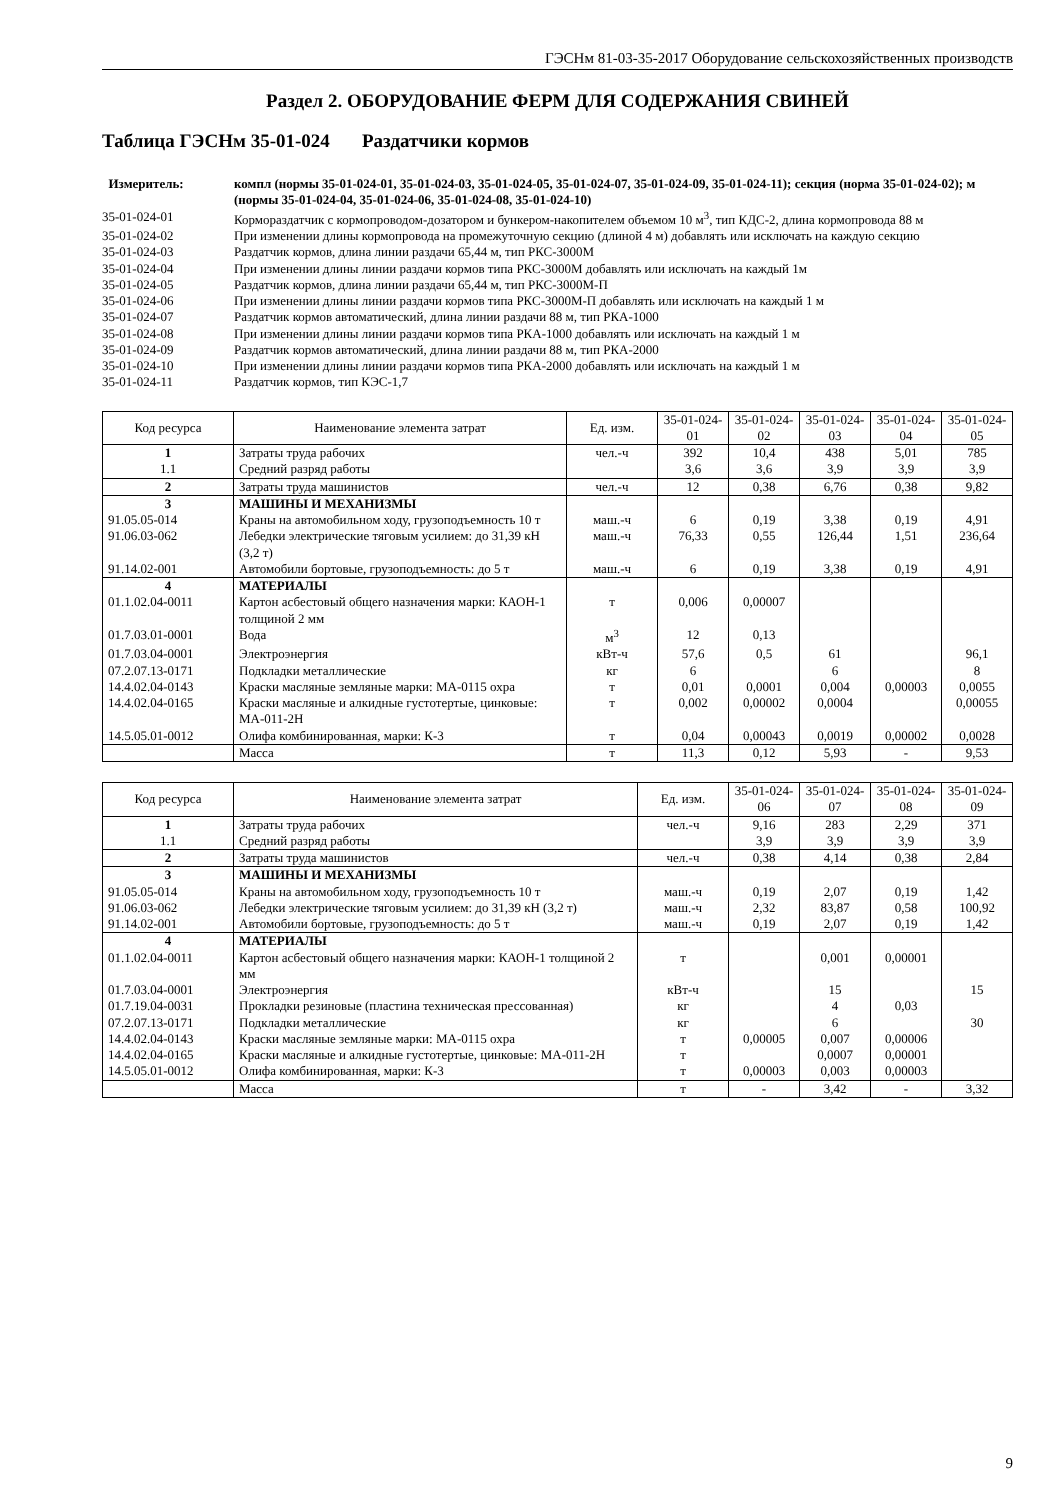ГЭСНм 81-03-35-2017 Оборудование сельскохозяйственных производств
Раздел 2. ОБОРУДОВАНИЕ ФЕРМ ДЛЯ СОДЕРЖАНИЯ СВИНЕЙ
Таблица ГЭСНм 35-01-024
Раздатчики кормов
Измеритель:
компл (нормы 35-01-024-01, 35-01-024-03, 35-01-024-05, 35-01-024-07, 35-01-024-09, 35-01-024-11); секция (норма 35-01-024-02); м (нормы 35-01-024-04, 35-01-024-06, 35-01-024-08, 35-01-024-10)
35-01-024-01
Кормораздатчик с кормопроводом-дозатором и бункером-накопителем объемом 10 м<sup>3</sup>, тип КДС-2, длина кормопровода 88 м
35-01-024-02
При изменении длины кормопровода на промежуточную секцию (длиной 4 м) добавлять или исключать на каждую секцию
35-01-024-03
Раздатчик кормов, длина линии раздачи 65,44 м, тип РКС-3000М
35-01-024-04
При изменении длины линии раздачи кормов типа РКС-3000М добавлять или исключать на каждый 1м
35-01-024-05
Раздатчик кормов, длина линии раздачи 65,44 м, тип РКС-3000М-П
35-01-024-06
При изменении длины линии раздачи кормов типа РКС-3000М-П добавлять или исключать на каждый 1 м
35-01-024-07
Раздатчик кормов автоматический, длина линии раздачи 88 м, тип РКА-1000
35-01-024-08
При изменении длины линии раздачи кормов типа РКА-1000 добавлять или исключать на каждый 1 м
35-01-024-09
Раздатчик кормов автоматический, длина линии раздачи 88 м, тип РКА-2000
35-01-024-10
При изменении длины линии раздачи кормов типа РКА-2000 добавлять или исключать на каждый 1 м
35-01-024-11
Раздатчик кормов, тип КЭС-1,7
| Код ресурса | Наименование элемента затрат | Ед. изм. | 35-01-024-01 | 35-01-024-02 | 35-01-024-03 | 35-01-024-04 | 35-01-024-05 |
| --- | --- | --- | --- | --- | --- | --- | --- |
| 1 | Затраты труда рабочих | чел.-ч | 392 | 10,4 | 438 | 5,01 | 785 |
| 1.1 | Средний разряд работы | | 3,6 | 3,6 | 3,9 | 3,9 | 3,9 |
| 2 | Затраты труда машинистов | чел.-ч | 12 | 0,38 | 6,76 | 0,38 | 9,82 |
| 3 | МАШИНЫ И МЕХАНИЗМЫ | | | | | | |
| 91.05.05-014 | Краны на автомобильном ходу, грузоподъемность 10 т | маш.-ч | 6 | 0,19 | 3,38 | 0,19 | 4,91 |
| 91.06.03-062 | Лебедки электрические тяговым усилием: до 31,39 кН (3,2 т) | маш.-ч | 76,33 | 0,55 | 126,44 | 1,51 | 236,64 |
| 91.14.02-001 | Автомобили бортовые, грузоподъемность: до 5 т | маш.-ч | 6 | 0,19 | 3,38 | 0,19 | 4,91 |
| 4 | МАТЕРИАЛЫ | | | | | | |
| 01.1.02.04-0011 | Картон асбестовый общего назначения марки: КАОН-1 толщиной 2 мм | т | 0,006 | 0,00007 | | | |
| 01.7.03.01-0001 | Вода | м<sup>3</sup> | 12 | 0,13 | | | |
| 01.7.03.04-0001 | Электроэнергия | кВт-ч | 57,6 | 0,5 | 61 | | 96,1 |
| 07.2.07.13-0171 | Подкладки металлические | кг | 6 | | 6 | | 8 |
| 14.4.02.04-0143 | Краски масляные земляные марки: МА-0115 охра | т | 0,01 | 0,0001 | 0,004 | 0,00003 | 0,0055 |
| 14.4.02.04-0165 | Краски масляные и алкидные густотертые, цинковые: МА-011-2Н | т | 0,002 | 0,00002 | 0,0004 | | 0,00055 |
| 14.5.05.01-0012 | Олифа комбинированная, марки: К-3 | т | 0,04 | 0,00043 | 0,0019 | 0,00002 | 0,0028 |
| | Масса | т | 11,3 | 0,12 | 5,93 | - | 9,53 |
| Код ресурса | Наименование элемента затрат | Ед. изм. | 35-01-024-06 | 35-01-024-07 | 35-01-024-08 | 35-01-024-09 |
| --- | --- | --- | --- | --- | --- | --- |
| 1 | Затраты труда рабочих | чел.-ч | 9,16 | 283 | 2,29 | 371 |
| 1.1 | Средний разряд работы | | 3,9 | 3,9 | 3,9 | 3,9 |
| 2 | Затраты труда машинистов | чел.-ч | 0,38 | 4,14 | 0,38 | 2,84 |
| 3 | МАШИНЫ И МЕХАНИЗМЫ | | | | | |
| 91.05.05-014 | Краны на автомобильном ходу, грузоподъемность 10 т | маш.-ч | 0,19 | 2,07 | 0,19 | 1,42 |
| 91.06.03-062 | Лебедки электрические тяговым усилием: до 31,39 кН (3,2 т) | маш.-ч | 2,32 | 83,87 | 0,58 | 100,92 |
| 91.14.02-001 | Автомобили бортовые, грузоподъемность: до 5 т | маш.-ч | 0,19 | 2,07 | 0,19 | 1,42 |
| 4 | МАТЕРИАЛЫ | | | | | |
| 01.1.02.04-0011 | Картон асбестовый общего назначения марки: КАОН-1 толщиной 2 мм | т | | 0,001 | 0,00001 | |
| 01.7.03.04-0001 | Электроэнергия | кВт-ч | | 15 | | 15 |
| 01.7.19.04-0031 | Прокладки резиновые (пластина техническая прессованная) | кг | | 4 | 0,03 | |
| 07.2.07.13-0171 | Подкладки металлические | кг | | 6 | | 30 |
| 14.4.02.04-0143 | Краски масляные земляные марки: МА-0115 охра | т | 0,00005 | 0,007 | 0,00006 | |
| 14.4.02.04-0165 | Краски масляные и алкидные густотертые, цинковые: МА-011-2Н | т | | 0,0007 | 0,00001 | |
| 14.5.05.01-0012 | Олифа комбинированная, марки: К-3 | т | 0,00003 | 0,003 | 0,00003 | |
| | Масса | т | - | 3,42 | - | 3,32 |
9